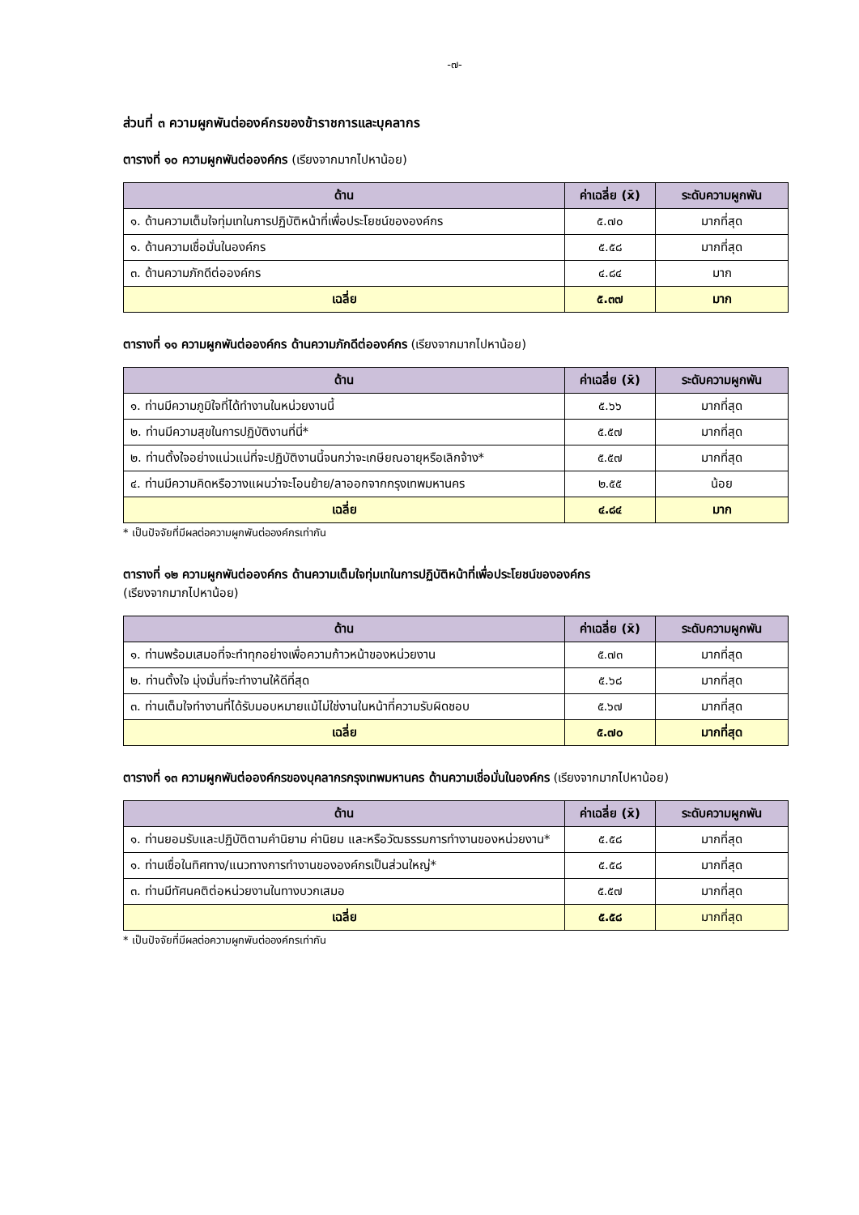-๗-
ส่วนที่ ๓ ความผูกพันต่อองค์กรของข้าราชการและบุคลากร
ตารางที่ ๑๐ ความผูกพันต่อองค์กร (เรียงจากมากไปหาน้อย)
| ด้าน | ค่าเฉลี่ย (x̄) | ระดับความผูกพัน |
| --- | --- | --- |
| ๑. ด้านความเต็มใจทุ่มเทในการปฏิบัติหน้าที่เพื่อประโยชน์ขององค์กร | ๕.๗๐ | มากที่สุด |
| ๑. ด้านความเชื่อมั่นในองค์กร | ๕.๕๘ | มากที่สุด |
| ๓. ด้านความภักดีต่อองค์กร | ๔.๘๔ | มาก |
| เฉลี่ย | ๕.๓๗ | มาก |
ตารางที่ ๑๑ ความผูกพันต่อองค์กร ด้านความภักดีต่อองค์กร (เรียงจากมากไปหาน้อย)
| ด้าน | ค่าเฉลี่ย (x̄) | ระดับความผูกพัน |
| --- | --- | --- |
| ๑. ท่านมีความภูมิใจที่ได้ทำงานในหน่วยงานนี้ | ๕.๖๖ | มากที่สุด |
| ๒. ท่านมีความสุขในการปฏิบัติงานที่นี่* | ๕.๕๗ | มากที่สุด |
| ๒. ท่านตั้งใจอย่างแน่วแน่ที่จะปฏิบัติงานนี้จนกว่าจะเกษียณอายุหรือเลิกจ้าง* | ๕.๕๗ | มากที่สุด |
| ๔. ท่านมีความคิดหรือวางแผนว่าจะโอนย้าย/ลาออกจากกรุงเทพมหานคร | ๒.๕๕ | น้อย |
| เฉลี่ย | ๔.๘๔ | มาก |
* เป็นปัจจัยที่มีผลต่อความผูกพันต่อองค์กรเท่ากัน
ตารางที่ ๑๒ ความผูกพันต่อองค์กร ด้านความเต็มใจทุ่มเทในการปฏิบัติหน้าที่เพื่อประโยชน์ขององค์กร
(เรียงจากมากไปหาน้อย)
| ด้าน | ค่าเฉลี่ย (x̄) | ระดับความผูกพัน |
| --- | --- | --- |
| ๑. ท่านพร้อมเสมอที่จะทำทุกอย่างเพื่อความก้าวหน้าของหน่วยงาน | ๕.๗๓ | มากที่สุด |
| ๒. ท่านตั้งใจ มุ่งมั่นที่จะทำงานให้ดีที่สุด | ๕.๖๘ | มากที่สุด |
| ๓. ท่านเต็มใจทำงานที่ได้รับมอบหมายแม้ไม่ใช่งานในหน้าที่ความรับผิดชอบ | ๕.๖๗ | มากที่สุด |
| เฉลี่ย | ๕.๗๐ | มากที่สุด |
ตารางที่ ๑๓ ความผูกพันต่อองค์กรของบุคลากรกรุงเทพมหานคร ด้านความเชื่อมั่นในองค์กร (เรียงจากมากไปหาน้อย)
| ด้าน | ค่าเฉลี่ย (x̄) | ระดับความผูกพัน |
| --- | --- | --- |
| ๑. ท่านยอมรับและปฏิบัติตามคำนิยาม ค่านิยม และหรือวัฒธรรมการทำงานของหน่วยงาน* | ๕.๕๘ | มากที่สุด |
| ๑. ท่านเชื่อในทิศทาง/แนวทางการทำงานขององค์กรเป็นส่วนใหญ่* | ๕.๕๘ | มากที่สุด |
| ๓. ท่านมีทัศนคติต่อหน่วยงานในทางบวกเสมอ | ๕.๕๗ | มากที่สุด |
| เฉลี่ย | ๕.๕๘ | มากที่สุด |
* เป็นปัจจัยที่มีผลต่อความผูกพันต่อองค์กรเท่ากัน